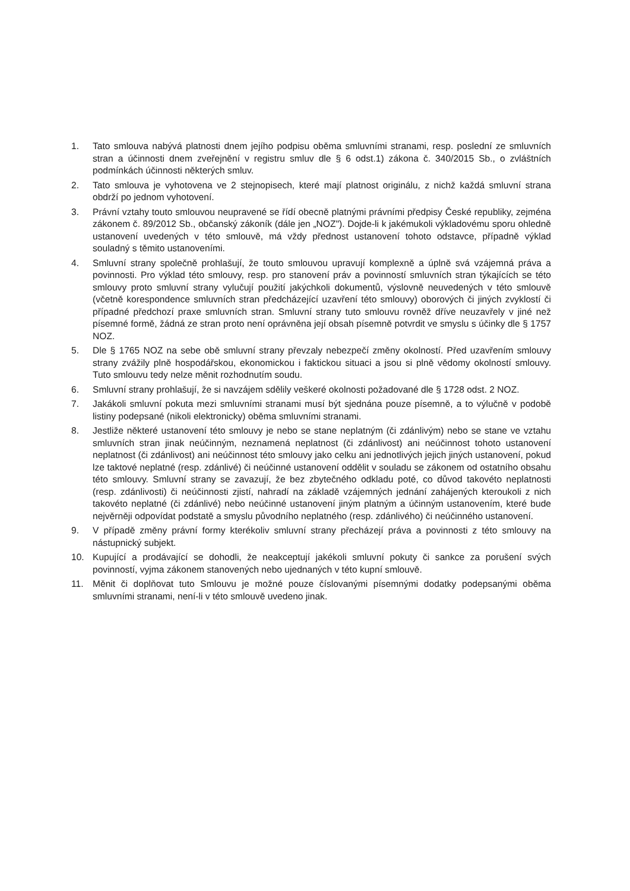1. Tato smlouva nabývá platnosti dnem jejího podpisu oběma smluvními stranami, resp. poslední ze smluvních stran a účinnosti dnem zveřejnění v registru smluv dle § 6 odst.1) zákona č. 340/2015 Sb., o zvláštních podmínkách účinnosti některých smluv.
2. Tato smlouva je vyhotovena ve 2 stejnopisech, které mají platnost originálu, z nichž každá smluvní strana obdrží po jednom vyhotovení.
3. Právní vztahy touto smlouvou neupravené se řídí obecně platnými právními předpisy České republiky, zejména zákonem č. 89/2012 Sb., občanský zákoník (dále jen „NOZ"). Dojde-li k jakémukoli výkladovému sporu ohledně ustanovení uvedených v této smlouvě, má vždy přednost ustanovení tohoto odstavce, případně výklad souladný s těmito ustanoveními.
4. Smluvní strany společně prohlašují, že touto smlouvou upravují komplexně a úplně svá vzájemná práva a povinnosti. Pro výklad této smlouvy, resp. pro stanovení práv a povinností smluvních stran týkajících se této smlouvy proto smluvní strany vylučují použití jakýchkoli dokumentů, výslovně neuvedených v této smlouvě (včetně korespondence smluvních stran předcházející uzavření této smlouvy) oborových či jiných zvyklostí či případné předchozí praxe smluvních stran. Smluvní strany tuto smlouvu rovněž dříve neuzavřely v jiné než písemné formě, žádná ze stran proto není oprávněna její obsah písemně potvrdit ve smyslu s účinky dle § 1757 NOZ.
5. Dle § 1765 NOZ na sebe obě smluvní strany převzaly nebezpečí změny okolností. Před uzavřením smlouvy strany zvážily plně hospodářskou, ekonomickou i faktickou situaci a jsou si plně vědomy okolností smlouvy. Tuto smlouvu tedy nelze měnit rozhodnutím soudu.
6. Smluvní strany prohlašují, že si navzájem sdělily veškeré okolnosti požadované dle § 1728 odst. 2 NOZ.
7. Jakákoli smluvní pokuta mezi smluvními stranami musí být sjednána pouze písemně, a to výlučně v podobě listiny podepsané (nikoli elektronicky) oběma smluvními stranami.
8. Jestliže některé ustanovení této smlouvy je nebo se stane neplatným (či zdánlivým) nebo se stane ve vztahu smluvních stran jinak neúčinným, neznamená neplatnost (či zdánlivost) ani neúčinnost tohoto ustanovení neplatnost (či zdánlivost) ani neúčinnost této smlouvy jako celku ani jednotlivých jejich jiných ustanovení, pokud lze taktové neplatné (resp. zdánlivé) či neúčinné ustanovení oddělit v souladu se zákonem od ostatního obsahu této smlouvy. Smluvní strany se zavazují, že bez zbytečného odkladu poté, co důvod takovéto neplatnosti (resp. zdánlivosti) či neúčinnosti zjistí, nahradí na základě vzájemných jednání zahájených kteroukoli z nich takovéto neplatné (či zdánlivé) nebo neúčinné ustanovení jiným platným a účinným ustanovením, které bude nejvěrněji odpovídat podstatě a smyslu původního neplatného (resp. zdánlivého) či neúčinného ustanovení.
9. V případě změny právní formy kterékoliv smluvní strany přecházejí práva a povinnosti z této smlouvy na nástupnický subjekt.
10. Kupující a prodávající se dohodli, že neakceptují jakékoli smluvní pokuty či sankce za porušení svých povinností, vyjma zákonem stanovených nebo ujednaných v této kupní smlouvě.
11. Měnit či doplňovat tuto Smlouvu je možné pouze číslovanými písemnými dodatky podepsanými oběma smluvními stranami, není-li v této smlouvě uvedeno jinak.